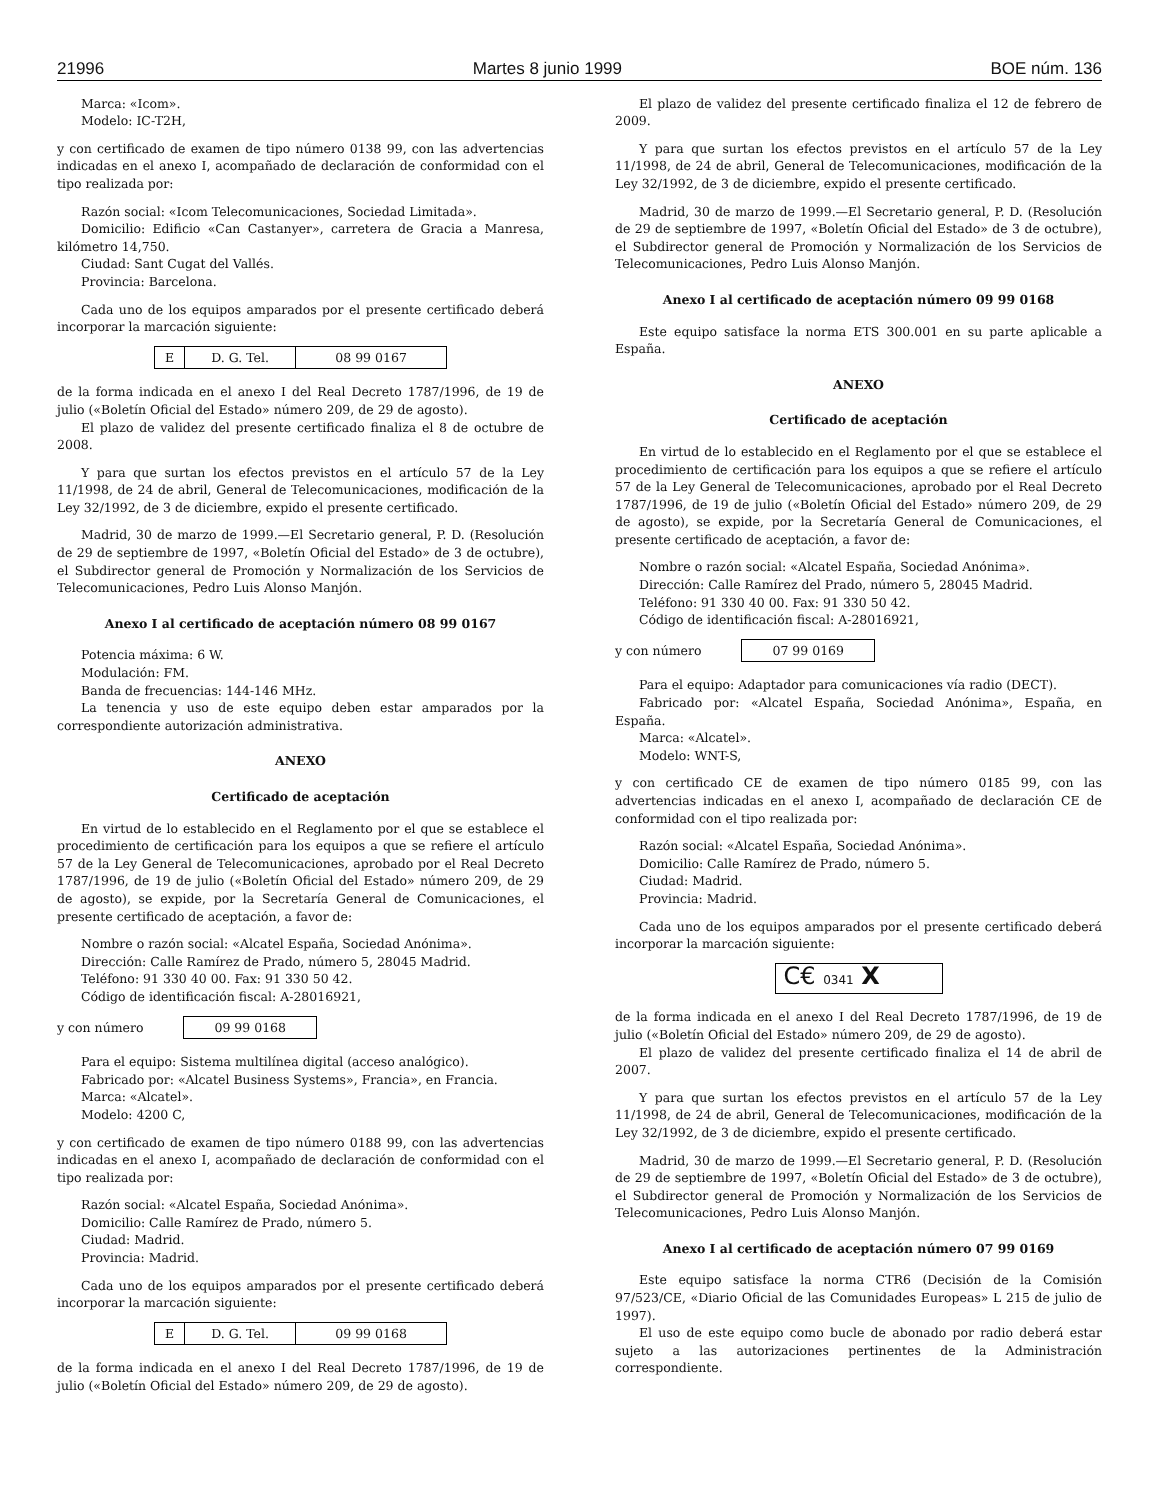21996 Martes 8 junio 1999 BOE núm. 136
Marca: «Icom».
Modelo: IC-T2H,
y con certificado de examen de tipo número 0138 99, con las advertencias indicadas en el anexo I, acompañado de declaración de conformidad con el tipo realizada por:
Razón social: «Icom Telecomunicaciones, Sociedad Limitada».
Domicilio: Edificio «Can Castanyer», carretera de Gracia a Manresa, kilómetro 14,750.
Ciudad: Sant Cugat del Vallés.
Provincia: Barcelona.
Cada uno de los equipos amparados por el presente certificado deberá incorporar la marcación siguiente:
| E | D. G. Tel. | 08 99 0167 |
de la forma indicada en el anexo I del Real Decreto 1787/1996, de 19 de julio («Boletín Oficial del Estado» número 209, de 29 de agosto).
El plazo de validez del presente certificado finaliza el 8 de octubre de 2008.
Y para que surtan los efectos previstos en el artículo 57 de la Ley 11/1998, de 24 de abril, General de Telecomunicaciones, modificación de la Ley 32/1992, de 3 de diciembre, expido el presente certificado.
Madrid, 30 de marzo de 1999.—El Secretario general, P. D. (Resolución de 29 de septiembre de 1997, «Boletín Oficial del Estado» de 3 de octubre), el Subdirector general de Promoción y Normalización de los Servicios de Telecomunicaciones, Pedro Luis Alonso Manjón.
Anexo I al certificado de aceptación número 08 99 0167
Potencia máxima: 6 W.
Modulación: FM.
Banda de frecuencias: 144-146 MHz.
La tenencia y uso de este equipo deben estar amparados por la correspondiente autorización administrativa.
ANEXO
Certificado de aceptación
En virtud de lo establecido en el Reglamento por el que se establece el procedimiento de certificación para los equipos a que se refiere el artículo 57 de la Ley General de Telecomunicaciones, aprobado por el Real Decreto 1787/1996, de 19 de julio («Boletín Oficial del Estado» número 209, de 29 de agosto), se expide, por la Secretaría General de Comunicaciones, el presente certificado de aceptación, a favor de:
Nombre o razón social: «Alcatel España, Sociedad Anónima».
Dirección: Calle Ramírez de Prado, número 5, 28045 Madrid.
Teléfono: 91 330 40 00. Fax: 91 330 50 42.
Código de identificación fiscal: A-28016921,
y con número 09 99 0168
Para el equipo: Sistema multilínea digital (acceso analógico).
Fabricado por: «Alcatel Business Systems», Francia», en Francia.
Marca: «Alcatel».
Modelo: 4200 C,
y con certificado de examen de tipo número 0188 99, con las advertencias indicadas en el anexo I, acompañado de declaración de conformidad con el tipo realizada por:
Razón social: «Alcatel España, Sociedad Anónima».
Domicilio: Calle Ramírez de Prado, número 5.
Ciudad: Madrid.
Provincia: Madrid.
Cada uno de los equipos amparados por el presente certificado deberá incorporar la marcación siguiente:
| E | D. G. Tel. | 09 99 0168 |
de la forma indicada en el anexo I del Real Decreto 1787/1996, de 19 de julio («Boletín Oficial del Estado» número 209, de 29 de agosto).
El plazo de validez del presente certificado finaliza el 12 de febrero de 2009.
Y para que surtan los efectos previstos en el artículo 57 de la Ley 11/1998, de 24 de abril, General de Telecomunicaciones, modificación de la Ley 32/1992, de 3 de diciembre, expido el presente certificado.
Madrid, 30 de marzo de 1999.—El Secretario general, P. D. (Resolución de 29 de septiembre de 1997, «Boletín Oficial del Estado» de 3 de octubre), el Subdirector general de Promoción y Normalización de los Servicios de Telecomunicaciones, Pedro Luis Alonso Manjón.
Anexo I al certificado de aceptación número 09 99 0168
Este equipo satisface la norma ETS 300.001 en su parte aplicable a España.
ANEXO
Certificado de aceptación
En virtud de lo establecido en el Reglamento por el que se establece el procedimiento de certificación para los equipos a que se refiere el artículo 57 de la Ley General de Telecomunicaciones, aprobado por el Real Decreto 1787/1996, de 19 de julio («Boletín Oficial del Estado» número 209, de 29 de agosto), se expide, por la Secretaría General de Comunicaciones, el presente certificado de aceptación, a favor de:
Nombre o razón social: «Alcatel España, Sociedad Anónima».
Dirección: Calle Ramírez del Prado, número 5, 28045 Madrid.
Teléfono: 91 330 40 00. Fax: 91 330 50 42.
Código de identificación fiscal: A-28016921,
y con número 07 99 0169
Para el equipo: Adaptador para comunicaciones vía radio (DECT).
Fabricado por: «Alcatel España, Sociedad Anónima», España, en España.
Marca: «Alcatel».
Modelo: WNT-S,
y con certificado CE de examen de tipo número 0185 99, con las advertencias indicadas en el anexo I, acompañado de declaración CE de conformidad con el tipo realizada por:
Razón social: «Alcatel España, Sociedad Anónima».
Domicilio: Calle Ramírez de Prado, número 5.
Ciudad: Madrid.
Provincia: Madrid.
Cada uno de los equipos amparados por el presente certificado deberá incorporar la marcación siguiente:
C€ 0341 X
de la forma indicada en el anexo I del Real Decreto 1787/1996, de 19 de julio («Boletín Oficial del Estado» número 209, de 29 de agosto).
El plazo de validez del presente certificado finaliza el 14 de abril de 2007.
Y para que surtan los efectos previstos en el artículo 57 de la Ley 11/1998, de 24 de abril, General de Telecomunicaciones, modificación de la Ley 32/1992, de 3 de diciembre, expido el presente certificado.
Madrid, 30 de marzo de 1999.—El Secretario general, P. D. (Resolución de 29 de septiembre de 1997, «Boletín Oficial del Estado» de 3 de octubre), el Subdirector general de Promoción y Normalización de los Servicios de Telecomunicaciones, Pedro Luis Alonso Manjón.
Anexo I al certificado de aceptación número 07 99 0169
Este equipo satisface la norma CTR6 (Decisión de la Comisión 97/523/CE, «Diario Oficial de las Comunidades Europeas» L 215 de julio de 1997).
El uso de este equipo como bucle de abonado por radio deberá estar sujeto a las autorizaciones pertinentes de la Administración correspondiente.